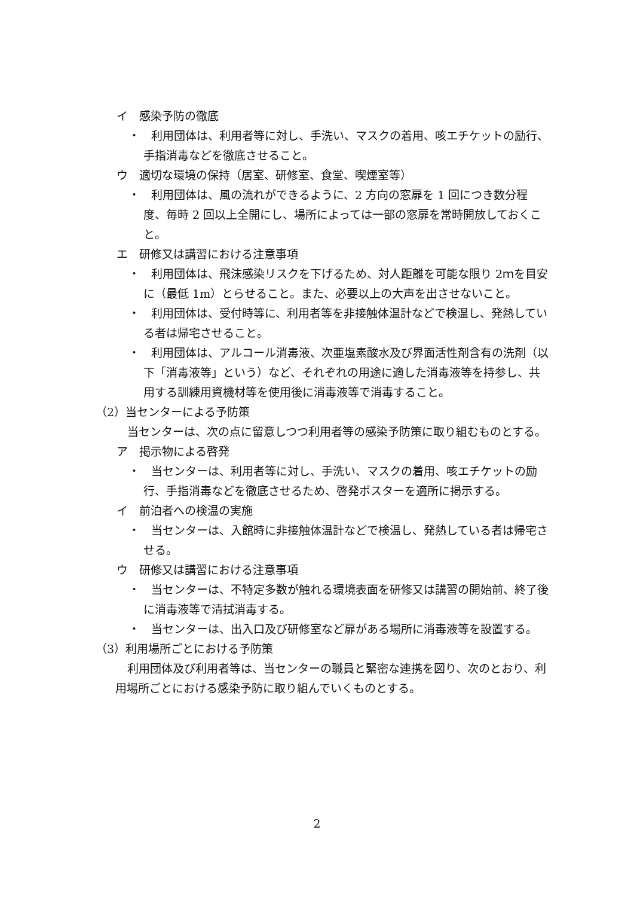イ　感染予防の徹底
・　利用団体は、利用者等に対し、手洗い、マスクの着用、咳エチケットの励行、手指消毒などを徹底させること。
ウ　適切な環境の保持（居室、研修室、食堂、喫煙室等）
・　利用団体は、風の流れができるように、2 方向の窓扉を 1 回につき数分程度、毎時 2 回以上全開にし、場所によっては一部の窓扉を常時開放しておくこと。
エ　研修又は講習における注意事項
・　利用団体は、飛沫感染リスクを下げるため、対人距離を可能な限り 2ｍを目安に（最低 1m）とらせること。また、必要以上の大声を出させないこと。
・　利用団体は、受付時等に、利用者等を非接触体温計などで検温し、発熱している者は帰宅させること。
・　利用団体は、アルコール消毒液、次亜塩素酸水及び界面活性剤含有の洗剤（以下「消毒液等」という）など、それぞれの用途に適した消毒液等を持参し、共用する訓練用資機材等を使用後に消毒液等で消毒すること。
（2）当センターによる予防策
当センターは、次の点に留意しつつ利用者等の感染予防策に取り組むものとする。
ア　掲示物による啓発
・　当センターは、利用者等に対し、手洗い、マスクの着用、咳エチケットの励行、手指消毒などを徹底させるため、啓発ポスターを適所に掲示する。
イ　前泊者への検温の実施
・　当センターは、入館時に非接触体温計などで検温し、発熱している者は帰宅させる。
ウ　研修又は講習における注意事項
・　当センターは、不特定多数が触れる環境表面を研修又は講習の開始前、終了後に消毒液等で清拭消毒する。
・　当センターは、出入口及び研修室など扉がある場所に消毒液等を設置する。
（3）利用場所ごとにおける予防策
利用団体及び利用者等は、当センターの職員と緊密な連携を図り、次のとおり、利用場所ごとにおける感染予防に取り組んでいくものとする。
2